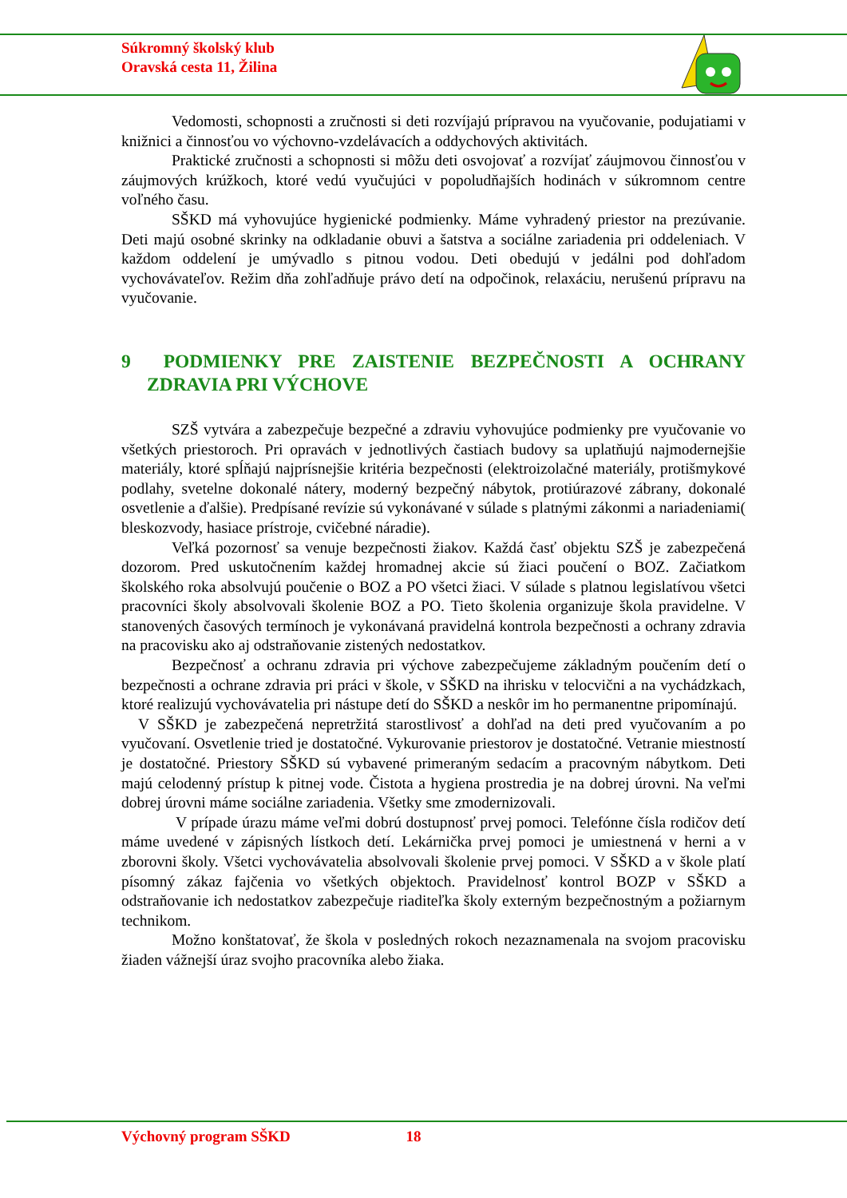Súkromný školský klub
Oravská cesta 11, Žilina
Vedomosti, schopnosti a zručnosti si deti rozvíjajú prípravou na vyučovanie, podujatiami v knižnici a činnosťou vo výchovno-vzdelávacích a oddychových aktivitách.
Praktické zručnosti a schopnosti si môžu deti osvojovať a rozvíjať záujmovou činnosťou v záujmových krúžkoch, ktoré vedú vyučujúci v popoludňajších hodinách v súkromnom centre voľného času.
SŠKD má vyhovujúce hygienické podmienky. Máme vyhradený priestor na prezúvanie. Deti majú osobné skrinky na odkladanie obuvi a šatstva a sociálne zariadenia pri oddeleniach. V každom oddelení je umývadlo s pitnou vodou. Deti obedujú v jedálni pod dohľadom vychovávateľov. Režim dňa zohľadňuje právo detí na odpočinok, relaxáciu, nerušenú prípravu na vyučovanie.
9 PODMIENKY PRE ZAISTENIE BEZPEČNOSTI A OCHRANY ZDRAVIA PRI VÝCHOVE
SZŠ vytvára a zabezpečuje bezpečné a zdraviu vyhovujúce podmienky pre vyučovanie vo všetkých priestoroch. Pri opravách v jednotlivých častiach budovy sa uplatňujú najmodernejšie materiály, ktoré spĺňajú najprísnejšie kritéria bezpečnosti (elektroizolačné materiály, protišmykové podlahy, svetelne dokonalé nátery, moderný bezpečný nábytok, protiúrazové zábrany, dokonalé osvetlenie a ďalšie). Predpísané revízie sú vykonávané v súlade s platnými zákonmi a nariadeniami( bleskozvody, hasiace prístroje, cvičebné náradie).
Veľká pozornosť sa venuje bezpečnosti žiakov. Každá časť objektu SZŠ je zabezpečená dozorom. Pred uskutočnením každej hromadnej akcie sú žiaci poučení o BOZ. Začiatkom školského roka absolvujú poučenie o BOZ a PO všetci žiaci. V súlade s platnou legislatívou všetci pracovníci školy absolvovali školenie BOZ a PO. Tieto školenia organizuje škola pravidelne. V stanovených časových termínoch je vykonávaná pravidelná kontrola bezpečnosti a ochrany zdravia na pracovisku ako aj odstraňovanie zistených nedostatkov.
Bezpečnosť a ochranu zdravia pri výchove zabezpečujeme základným poučením detí o bezpečnosti a ochrane zdravia pri práci v škole, v SŠKD na ihrisku v telocvični a na vychádzkach, ktoré realizujú vychovávatelia pri nástupe detí do SŠKD a neskôr im ho permanentne pripomínajú.
V SŠKD je zabezpečená nepretržitá starostlivosť a dohľad na deti pred vyučovaním a po vyučovaní. Osvetlenie tried je dostatočné. Vykurovanie priestorov je dostatočné. Vetranie miestností je dostatočné. Priestory SŠKD sú vybavené primeraným sedacím a pracovným nábytkom. Deti majú celodenný prístup k pitnej vode. Čistota a hygiena prostredia je na dobrej úrovni. Na veľmi dobrej úrovni máme sociálne zariadenia. Všetky sme zmodernizovali.
V prípade úrazu máme veľmi dobrú dostupnosť prvej pomoci. Telefónne čísla rodičov detí máme uvedené v zápisných lístkoch detí. Lekárnička prvej pomoci je umiestnená v herni a v zborovni školy. Všetci vychovávatelia absolvovali školenie prvej pomoci. V SŠKD a v škole platí písomný zákaz fajčenia vo všetkých objektoch. Pravidelnosť kontrol BOZP v SŠKD a odstraňovanie ich nedostatkov zabezpečuje riaditeľka školy externým bezpečnostným a požiarnym technikom.
Možno konštatovať, že škola v posledných rokoch nezaznamenala na svojom pracovisku žiaden vážnejší úraz svojho pracovníka alebo žiaka.
Výchovný program SŠKD 18